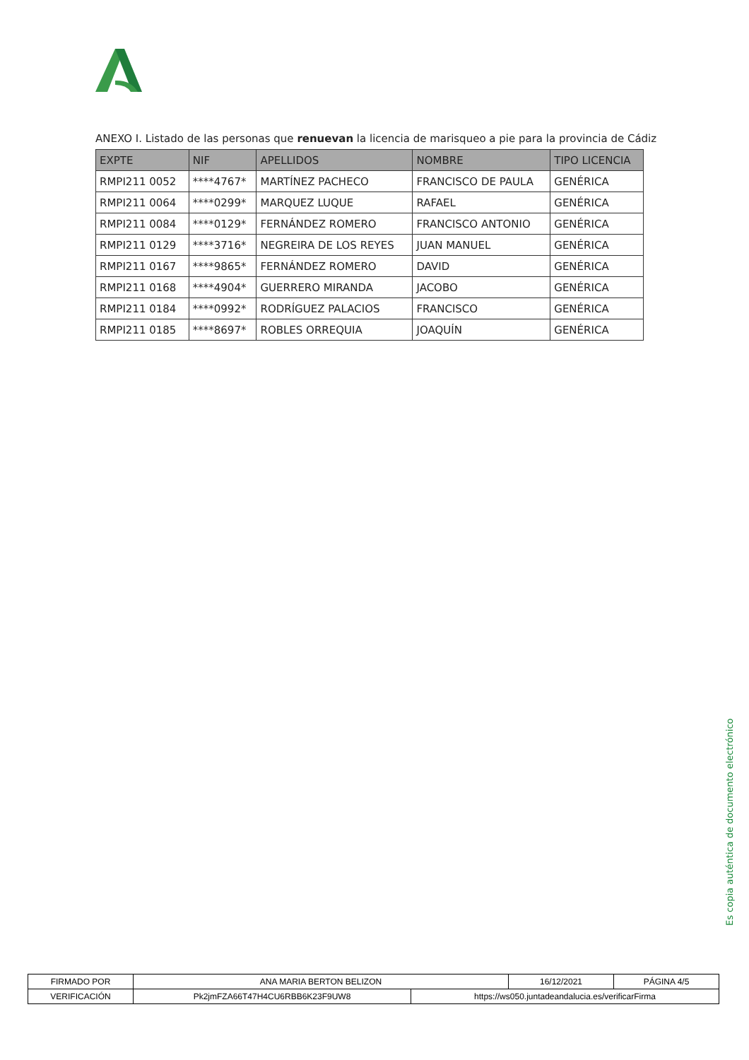ANEXO I. Listado de las personas que renuevan la licencia de marisqueo a pie para la provincia de Cádiz
| EXPTE | NIF | APELLIDOS | NOMBRE | TIPO LICENCIA |
| --- | --- | --- | --- | --- |
| RMPI211 0052 | ****4767* | MARTÍNEZ PACHECO | FRANCISCO DE PAULA | GENÉRICA |
| RMPI211 0064 | ****0299* | MARQUEZ LUQUE | RAFAEL | GENÉRICA |
| RMPI211 0084 | ****0129* | FERNÁNDEZ ROMERO | FRANCISCO ANTONIO | GENÉRICA |
| RMPI211 0129 | ****3716* | NEGREIRA DE LOS REYES | JUAN MANUEL | GENÉRICA |
| RMPI211 0167 | ****9865* | FERNÁNDEZ ROMERO | DAVID | GENÉRICA |
| RMPI211 0168 | ****4904* | GUERRERO MIRANDA | JACOBO | GENÉRICA |
| RMPI211 0184 | ****0992* | RODRÍGUEZ PALACIOS | FRANCISCO | GENÉRICA |
| RMPI211 0185 | ****8697* | ROBLES ORREQUIA | JOAQUÍN | GENÉRICA |
Es copia auténtica de documento electrónico
| FIRMADO POR | ANA MARIA BERTON BELIZON | | 16/12/2021 | PÁGINA 4/5 |
| VERIFICACIÓN | Pk2jmFZA66T47H4CU6RBB6K23F9UW8 | https://ws050.juntadeandalucia.es/verificarFirma | | |